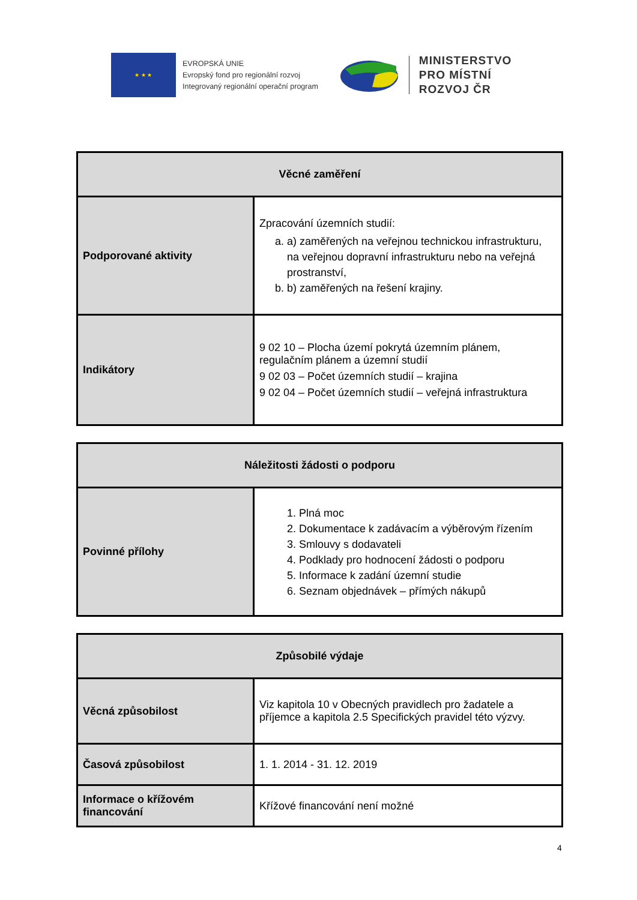★ ★ ★
EVROPSKÁ UNIE
Evropský fond pro regionální rozvoj
Integrovaný regionální operační program
MINISTERSTVO
PRO MÍSTNÍ
ROZVOJ ČR
| Věcné zaměření | |
| --- | --- |
| Podporované aktivity | Zpracování územních studií: a. a) zaměřených na veřejnou technickou infrastrukturu, na veřejnou dopravní infrastrukturu nebo na veřejná prostranství, b. b) zaměřených na řešení krajiny. |
| Indikátory | 9 02 10 – Plocha území pokrytá územním plánem, regulačním plánem a územní studií 9 02 03 – Počet územních studií – krajina 9 02 04 – Počet územních studií – veřejná infrastruktura |
| Náležitosti žádosti o podporu | |
| --- | --- |
| Povinné přílohy | 1. Plná moc 2. Dokumentace k zadávacím a výběrovým řízením 3. Smlouvy s dodavateli 4. Podklady pro hodnocení žádosti o podporu 5. Informace k zadání územní studie 6. Seznam objednávek – přímých nákupů |
| Způsobilé výdaje | |
| --- | --- |
| Věcná způsobilost | Viz kapitola 10 v Obecných pravidlech pro žadatele a příjemce a kapitola 2.5 Specifických pravidel této výzvy. |
| Časová způsobilost | 1. 1. 2014 - 31. 12. 2019 |
| Informace o křížovém financování | Křížové financování není možné |
4